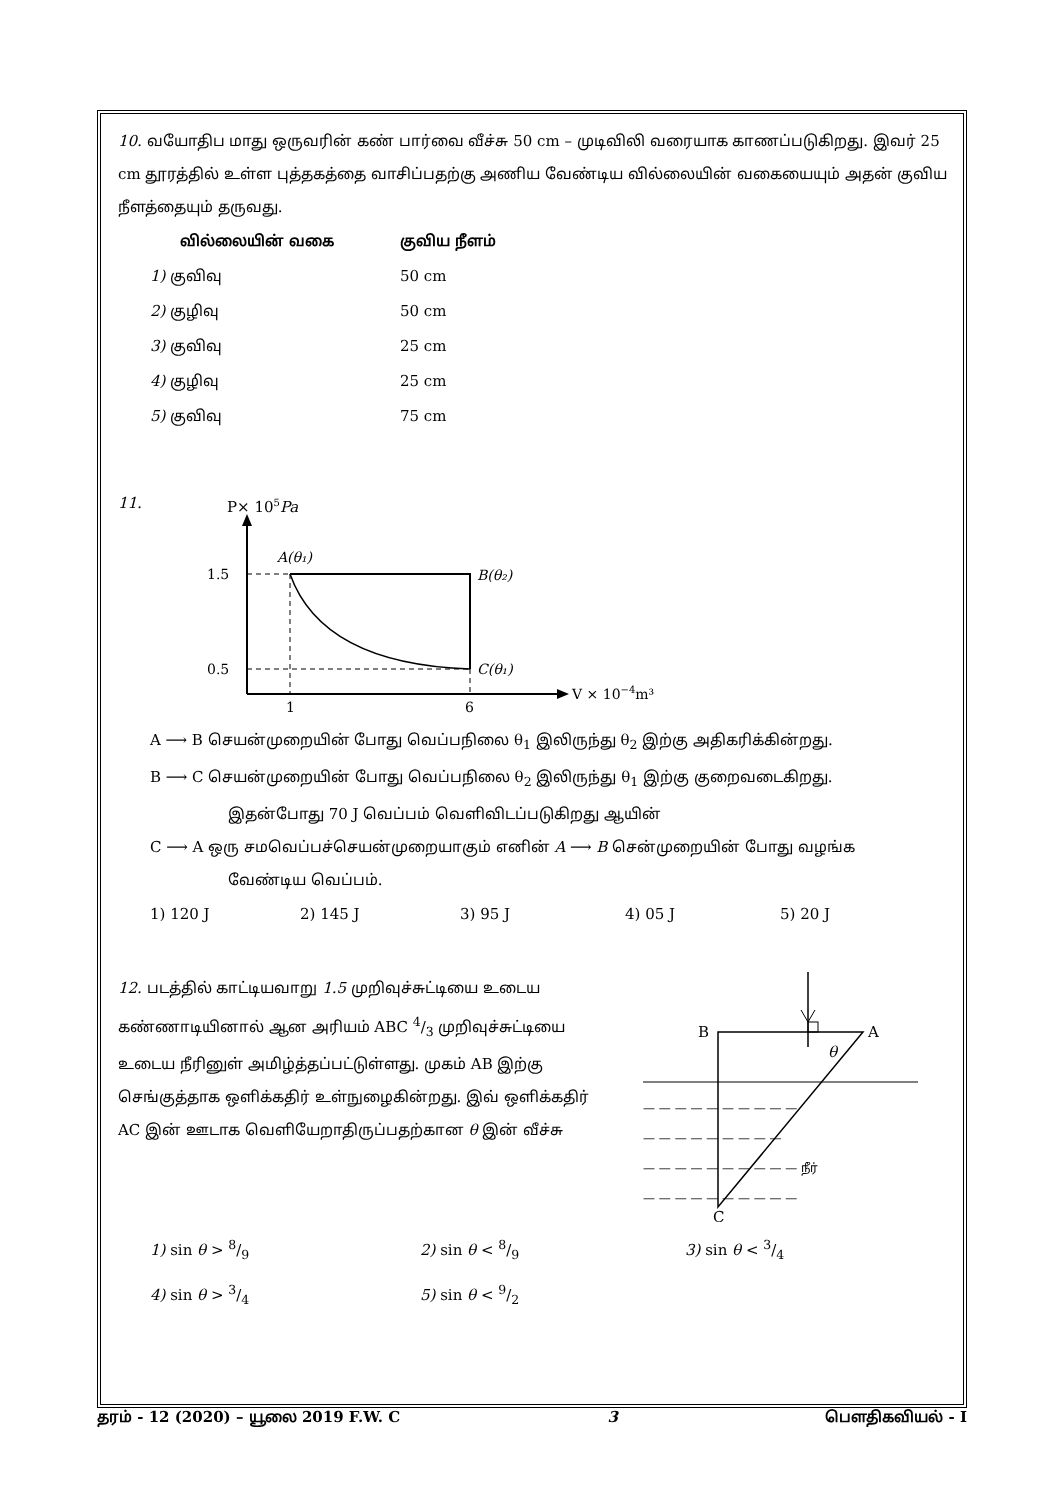10. வயோதிப மாது ஒருவரின் கண் பார்வை வீச்சு 50 cm – முடிவிலி வரையாக காணப்படுகிறது. இவர் 25 cm தூரத்தில் உள்ள புத்தகத்தை வாசிப்பதற்கு அணிய வேண்டிய வில்லையின் வகையையும் அதன் குவிய நீளத்தையும் தருவது.
வில்லையின் வகை குவிய நீளம்
1) குவிவு 50 cm
2) குழிவு 50 cm
3) குவிவு 25 cm
4) குழிவு 25 cm
5) குவிவு 75 cm
11.
P× 105Pa
V × 10−4m³
1.5
0.5
1
6
A(θ₁)
B(θ₂)
C(θ₁)
A ⟶ B செயன்முறையின் போது வெப்பநிலை θ<sub>1</sub> இலிருந்து θ<sub>2</sub> இற்கு அதிகரிக்கின்றது.
B ⟶ C செயன்முறையின் போது வெப்பநிலை θ<sub>2</sub> இலிருந்து θ<sub>1</sub> இற்கு குறைவடைகிறது.
இதன்போது 70 J வெப்பம் வெளிவிடப்படுகிறது ஆயின்
C ⟶ A ஒரு சமவெப்பச்செயன்முறையாகும் எனின் A ⟶ B சென்முறையின் போது வழங்க
வேண்டிய வெப்பம்.
1) 120 J 2) 145 J 3) 95 J 4) 05 J 5) 20 J
12. படத்தில் காட்டியவாறு 1.5 முறிவுச்சுட்டியை உடைய கண்ணாடியினால் ஆன அரியம் ABC 4/3 முறிவுச்சுட்டியை உடைய நீரினுள் அமிழ்த்தப்பட்டுள்ளது. முகம் AB இற்கு செங்குத்தாக ஒளிக்கதிர் உள்நுழைகின்றது. இவ் ஒளிக்கதிர் AC இன் ஊடாக வெளியேறாதிருப்பதற்கான θ இன் வீச்சு
B
A
C
θ
— — — — — — — — — —
— — — — — — — — —
— — — — — — — — — — நீர்
— — — — — — — — — —
1) sin θ > 8/9 2) sin θ < 8/9 3) sin θ < 3/4
4) sin θ > 3/4 5) sin θ < 9/2
தரம் - 12 (2020) – யூலை 2019 F.W. C 3 பௌதிகவியல் - I